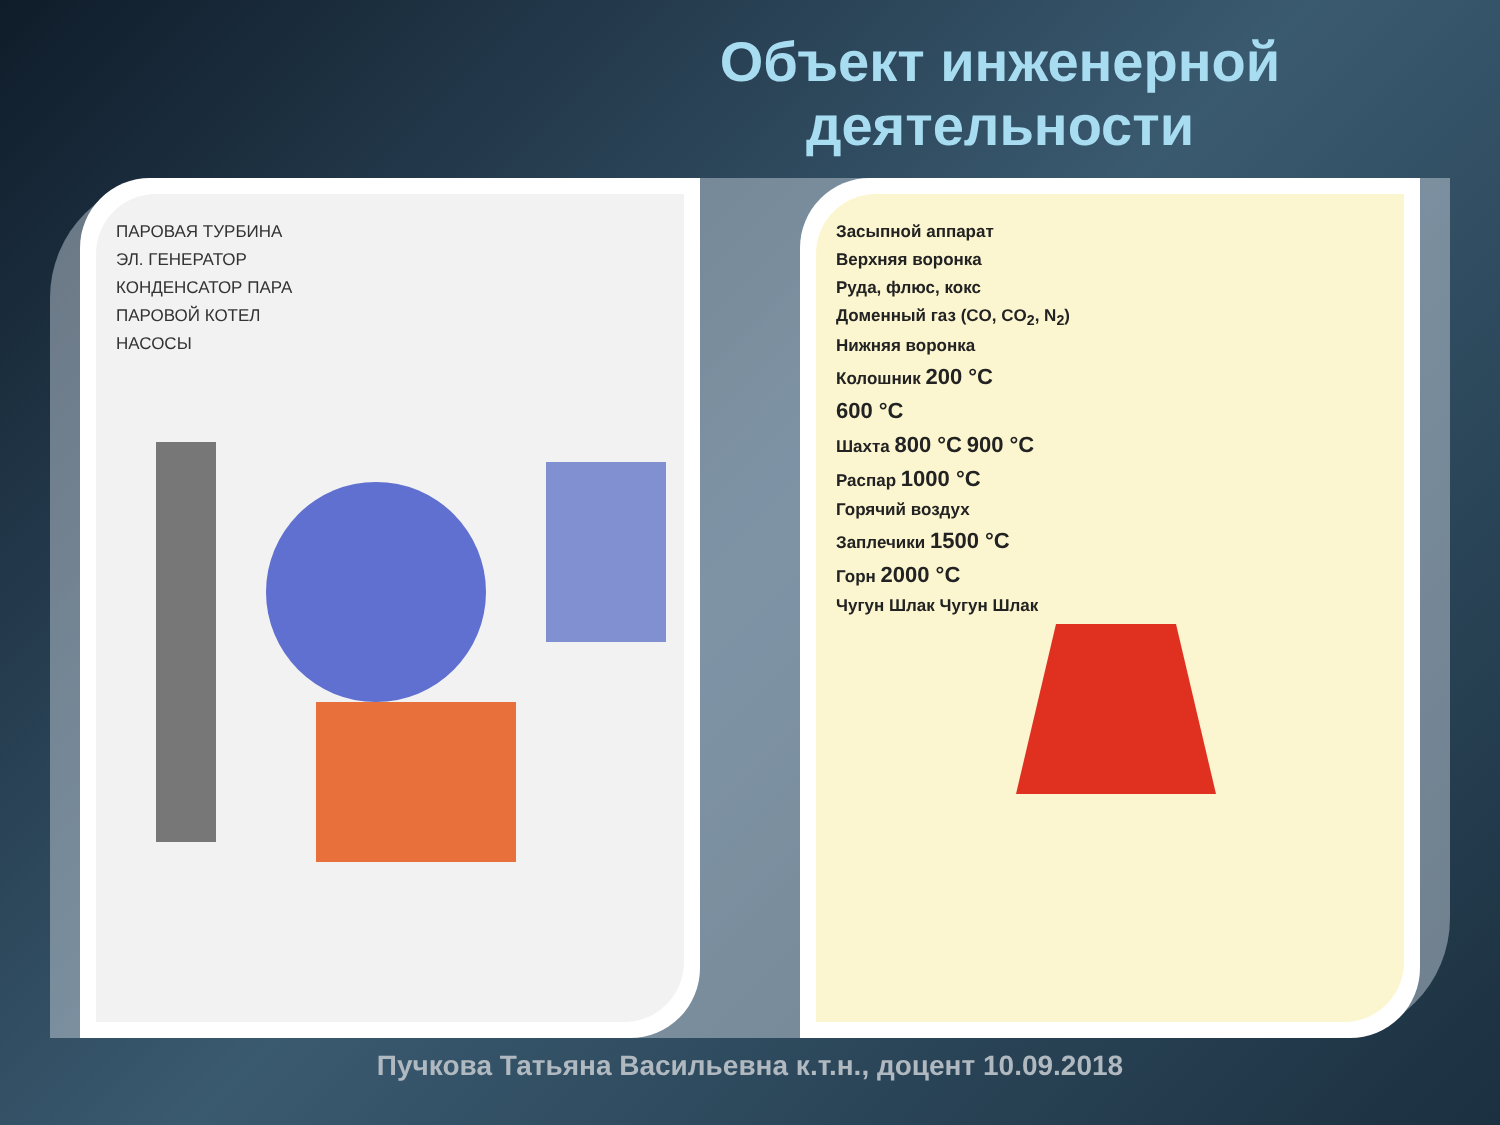Объект инженерной деятельности
ПАРОВАЯ ТУРБИНА
ЭЛ. ГЕНЕРАТОР
КОНДЕНСАТОР ПАРА
ПАРОВОЙ КОТЕЛ
НАСОСЫ
Засыпной аппарат
Верхняя воронка
Руда, флюс, кокс
Доменный газ (CO, CO<sub>2</sub>, N<sub>2</sub>)
Нижняя воронка
Колошник 200 °C
600 °C
Шахта 800 °C 900 °C
Распар 1000 °C
Горячий воздух
Заплечики 1500 °C
Горн 2000 °C
Чугун Шлак Чугун Шлак
Пучкова Татьяна Васильевна к.т.н., доцент 10.09.2018